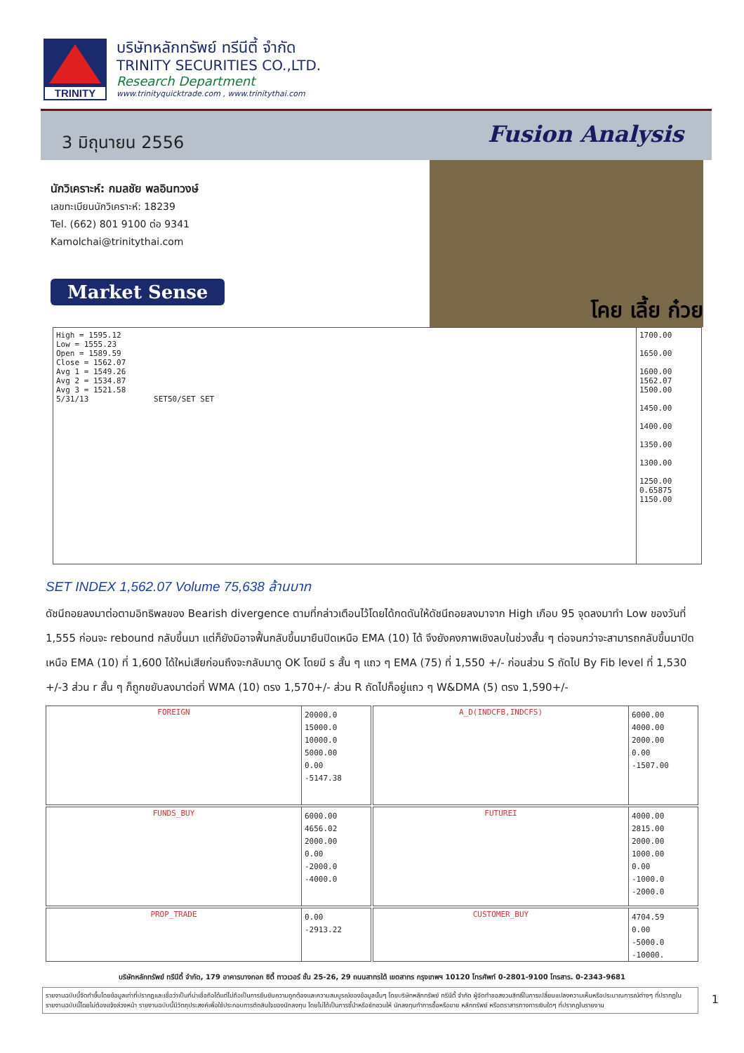TRINITY
บริษัทหลักทรัพย์ ทรีนีตี้ จำกัด
TRINITY SECURITIES CO.,LTD.
Research Department
www.trinityquicktrade.com , www.trinitythai.com
3 มิถุนายน 2556
Fusion Analysis
นักวิเคราะห์: กมลชัย พลอินทวงษ์
เลขทะเบียนนักวิเคราะห์: 18239
Tel. (662) 801 9100 ต่อ 9341
Kamolchai@trinitythai.com
Market Sense
โคย เลี้ย ก๋วย
High = 1595.12
Low = 1555.23
Open = 1589.59
Close = 1562.07
Avg 1 = 1549.26
Avg 2 = 1534.87
Avg 3 = 1521.58
5/31/13 SET50/SET SET
1700.00
1650.00
1600.00
1562.07
1500.00
1450.00
1400.00
1350.00
1300.00
1250.00
0.65875
1150.00
SET INDEX 1,562.07 Volume 75,638 ล้านบาท
ดัชนีถอยลงมาต่อตามอิทธิพลของ Bearish divergence ตามที่กล่าวเตือนไว้โดยได้กดดันให้ดัชนีถอยลงมาจาก High เกือบ 95 จุดลงมาทำ Low ของวันที่ 1,555 ก่อนจะ rebound กลับขึ้นมา แต่ก็ยังมิอาจฟื้นกลับขึ้นมายืนปิดเหนือ EMA (10) ได้ จึงยังคงภาพเชิงลบในช่วงสั้น ๆ ต่อจนกว่าจะสามารถกลับขึ้นมาปิดเหนือ EMA (10) ที่ 1,600 ได้ใหม่เสียก่อนถึงจะกลับมาดู OK โดยมี s สั้น ๆ แถว ๆ EMA (75) ที่ 1,550 +/- ก่อนส่วน S ถัดไป By Fib level ที่ 1,530 +/-3 ส่วน r สั้น ๆ ก็ถูกขยับลงมาต่อที่ WMA (10) ตรง 1,570+/- ส่วน R ถัดไปก็อยู่แถว ๆ W&DMA (5) ตรง 1,590+/-
FOREIGN
20000.0
15000.0
10000.0
5000.00
0.00
-5147.38
A_D(INDCFB,INDCFS)
6000.00
4000.00
2000.00
0.00
-1507.00
FUNDS_BUY
6000.00
4656.02
2000.00
0.00
-2000.0
-4000.0
FUTUREI
4000.00
2815.00
2000.00
1000.00
0.00
-1000.0
-2000.0
PROP_TRADE
0.00
-2913.22
CUSTOMER_BUY
4704.59
0.00
-5000.0
-10000.
บริษัทหลักทรัพย์ ทรีนีตี้ จำกัด, 179 อาคารบางกอก ซิตี้ ทาวเวอร์ ชั้น 25-26, 29 ถนนสาทรใต้ เขตสาทร กรุงเทพฯ 10120 โทรศัพท์ 0-2801-9100 โทรสาร. 0-2343-9681
รายงานฉบับนี้จัดทำขึ้นโดยข้อมูลเท่าที่ปรากฏและเชื่อว่าเป็นที่น่าเชื่อถือได้แต่ไม่ถือเป็นการยืนยันความถูกต้องและความสมบูรณ์ของข้อมูลนั้นๆ โดยบริษัทหลักทรัพย์ ทรีนีตี้ จำกัด ผู้จัดทำขอสงวนสิทธิ์ในการเปลี่ยนแปลงความเห็นหรือประมาณการณ์ต่างๆ ที่ปรากฏในรายงานฉบับนี้โดยไม่ต้องแจ้งล่วงหน้า รายงานฉบับนี้มีวัตถุประสงค์เพื่อใช้ประกอบการตัดสินใจของนักลงทุน โดยไม่ได้เป็นการชี้นำหรือชักชวนให้ นักลงทุนทำการซื้อหรือขาย หลักทรัพย์ หรือตราสารทางการเงินใดๆ ที่ปรากฏในรายงาน
1